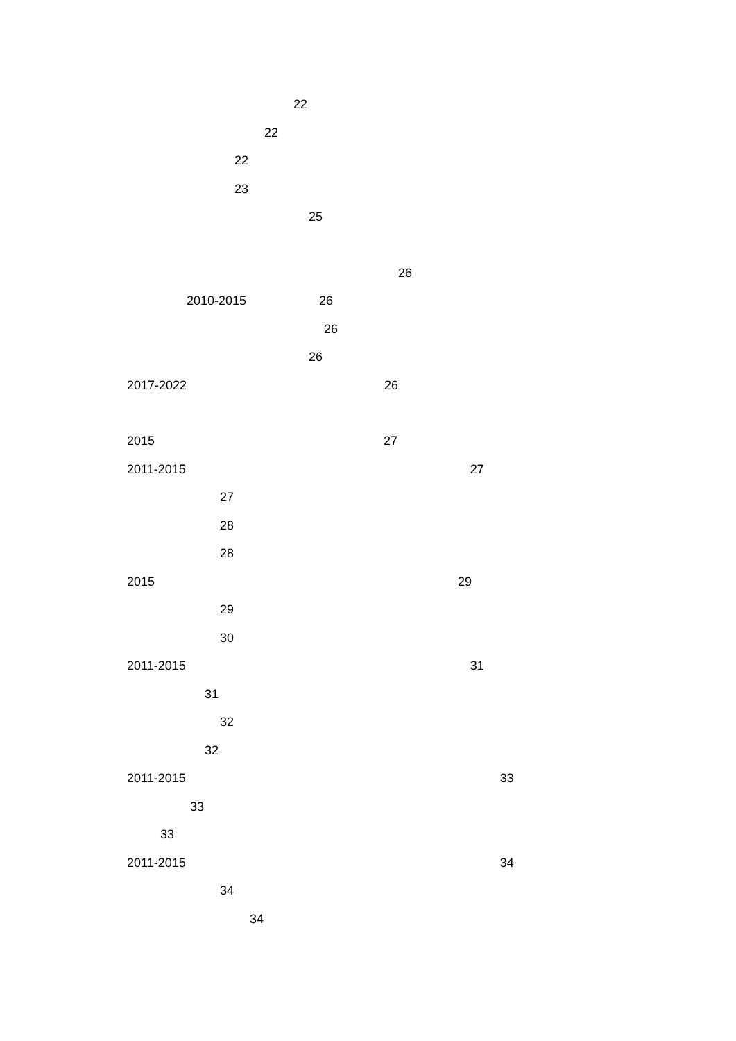22
22
22
23
25
26
2010-2015 26
26
26
2017-2022 26
2015 27
2011-2015 27
27
28
28
2015 29
29
30
2011-2015 31
31
32
32
2011-2015 33
33
33
2011-2015 34
34
34